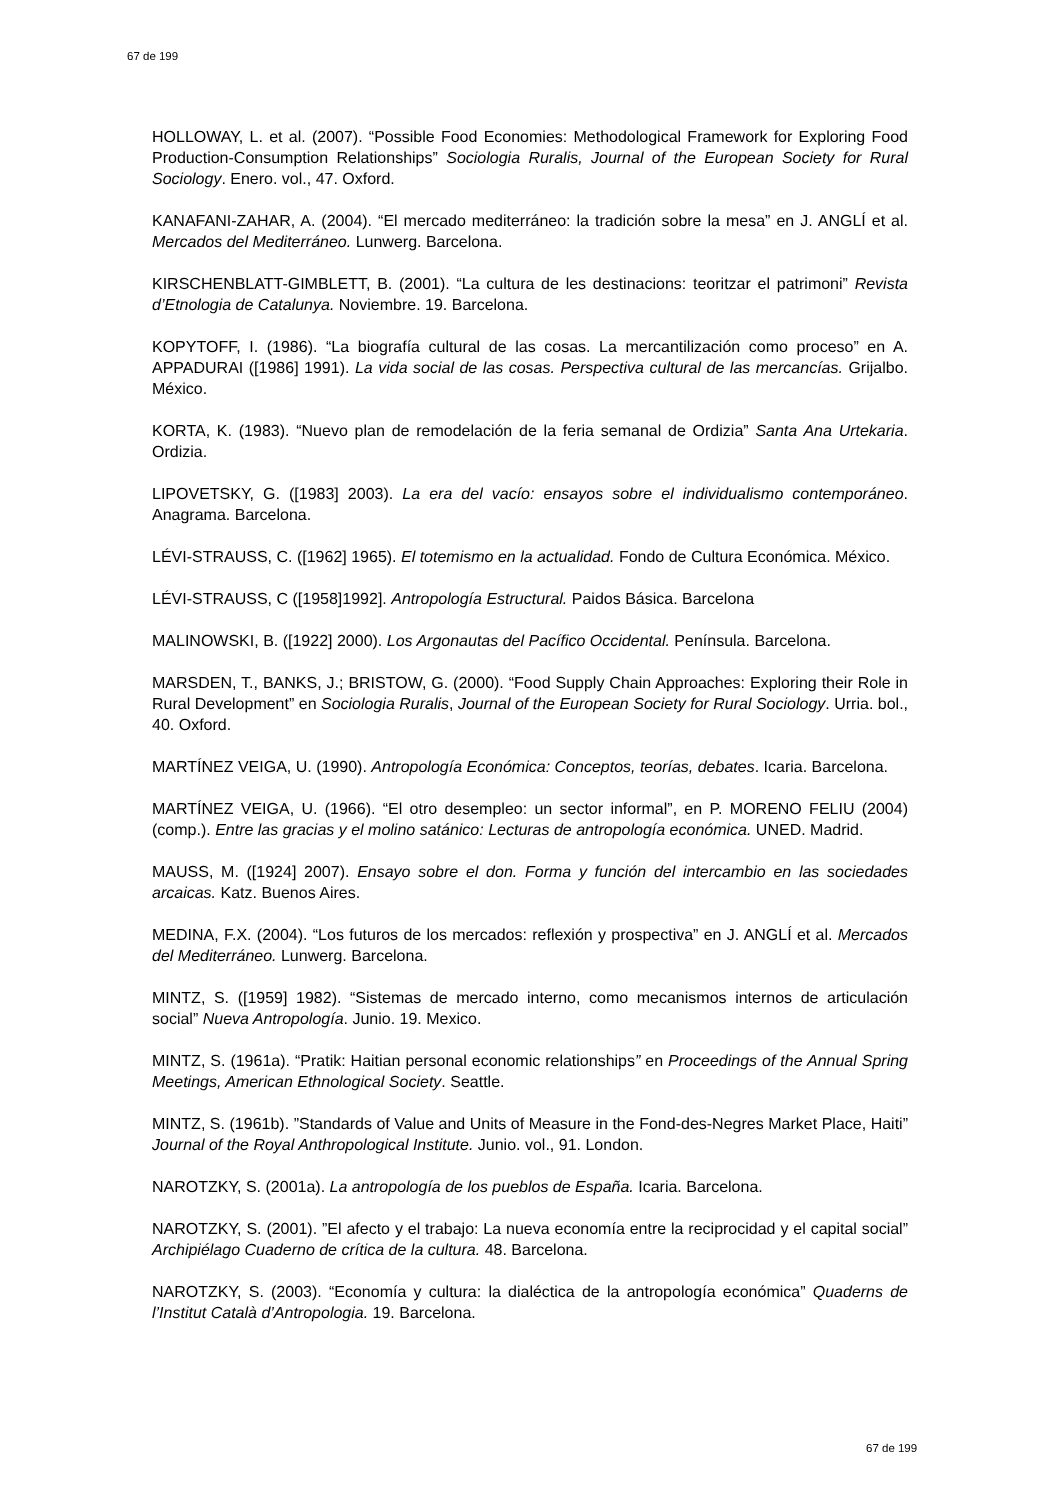67 de 199
HOLLOWAY, L. et al. (2007). “Possible Food Economies: Methodological Framework for Exploring Food Production-Consumption Relationships” Sociologia Ruralis, Journal of the European Society for Rural Sociology. Enero. vol., 47. Oxford.
KANAFANI-ZAHAR, A. (2004). “El mercado mediterráneo: la tradición sobre la mesa” en J. ANGLÍ et al. Mercados del Mediterráneo. Lunwerg. Barcelona.
KIRSCHENBLATT-GIMBLETT, B. (2001). “La cultura de les destinacions: teoritzar el patrimoni” Revista d’Etnologia de Catalunya. Noviembre. 19. Barcelona.
KOPYTOFF, I. (1986). “La biografía cultural de las cosas. La mercantilización como proceso” en A. APPADURAI ([1986] 1991). La vida social de las cosas. Perspectiva cultural de las mercancías. Grijalbo. México.
KORTA, K. (1983). “Nuevo plan de remodelación de la feria semanal de Ordizia” Santa Ana Urtekaria. Ordizia.
LIPOVETSKY, G. ([1983] 2003). La era del vacío: ensayos sobre el individualismo contemporáneo. Anagrama. Barcelona.
LÉVI-STRAUSS, C. ([1962] 1965). El totemismo en la actualidad. Fondo de Cultura Económica. México.
LÉVI-STRAUSS, C ([1958]1992]. Antropología Estructural. Paidos Básica. Barcelona
MALINOWSKI, B. ([1922] 2000). Los Argonautas del Pacífico Occidental. Península. Barcelona.
MARSDEN, T., BANKS, J.; BRISTOW, G. (2000). “Food Supply Chain Approaches: Exploring their Role in Rural Development” en Sociologia Ruralis, Journal of the European Society for Rural Sociology. Urria. bol., 40. Oxford.
MARTÍNEZ VEIGA, U. (1990). Antropología Económica: Conceptos, teorías, debates. Icaria. Barcelona.
MARTÍNEZ VEIGA, U. (1966). “El otro desempleo: un sector informal”, en P. MORENO FELIU (2004) (comp.). Entre las gracias y el molino satánico: Lecturas de antropología económica. UNED. Madrid.
MAUSS, M. ([1924] 2007). Ensayo sobre el don. Forma y función del intercambio en las sociedades arcaicas. Katz. Buenos Aires.
MEDINA, F.X. (2004). “Los futuros de los mercados: reflexión y prospectiva” en J. ANGLÍ et al. Mercados del Mediterráneo. Lunwerg. Barcelona.
MINTZ, S. ([1959] 1982). “Sistemas de mercado interno, como mecanismos internos de articulación social” Nueva Antropología. Junio. 19. Mexico.
MINTZ, S. (1961a). “Pratik: Haitian personal economic relationships” en Proceedings of the Annual Spring Meetings, American Ethnological Society. Seattle.
MINTZ, S. (1961b). ”Standards of Value and Units of Measure in the Fond-des-Negres Market Place, Haiti” Journal of the Royal Anthropological Institute. Junio. vol., 91. London.
NAROTZKY, S. (2001a). La antropología de los pueblos de España. Icaria. Barcelona.
NAROTZKY, S. (2001). ”El afecto y el trabajo: La nueva economía entre la reciprocidad y el capital social” Archipiélago Cuaderno de crítica de la cultura. 48. Barcelona.
NAROTZKY, S. (2003). “Economía y cultura: la dialéctica de la antropología económica” Quaderns de l’Institut Català d’Antropologia. 19. Barcelona.
67 de 199